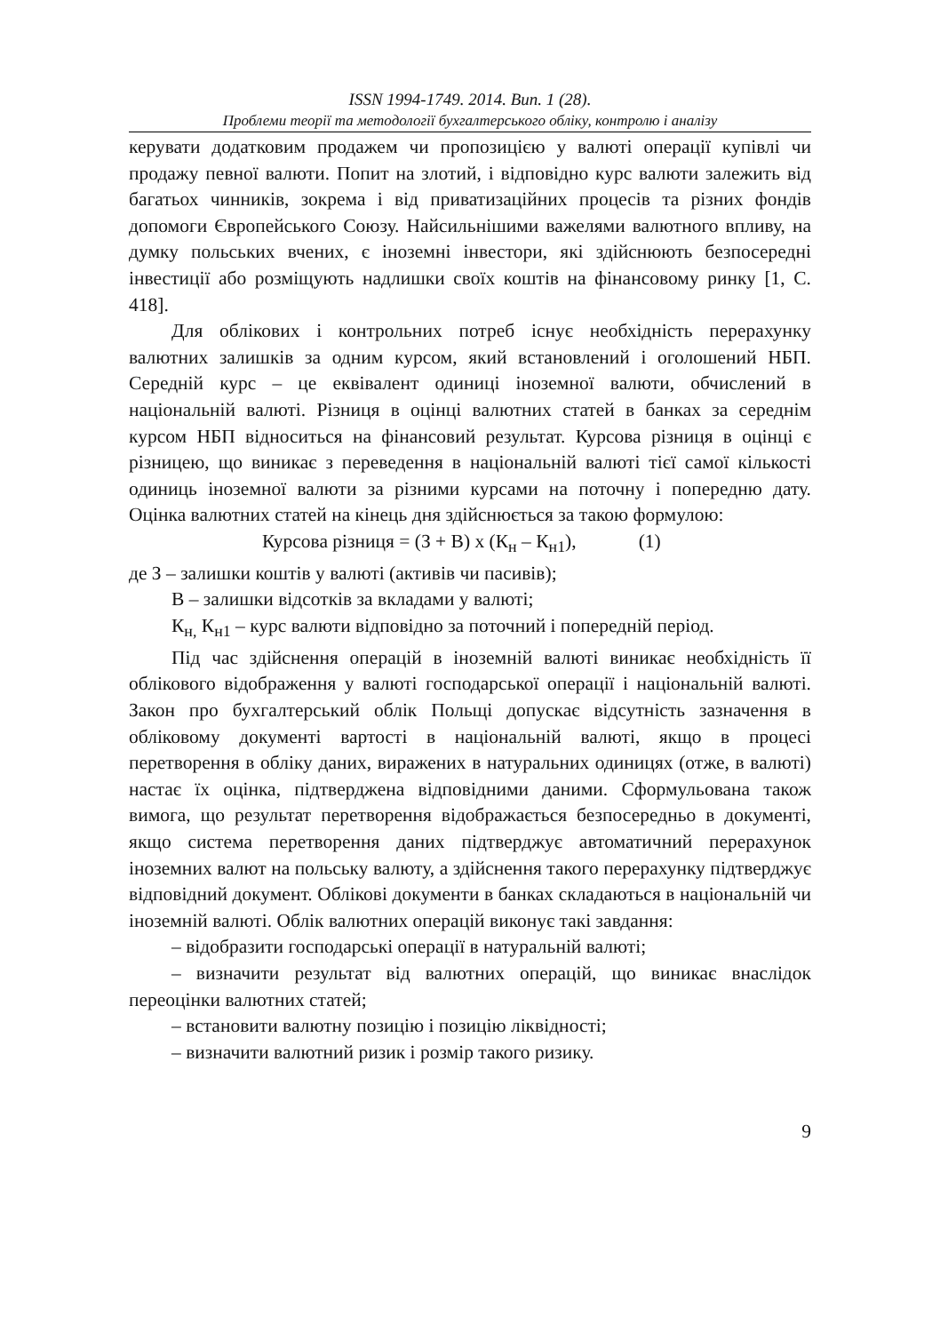ISSN 1994-1749. 2014. Вип. 1 (28).
Проблеми теорії та методології бухгалтерського обліку, контролю і аналізу
керувати додатковим продажем чи пропозицією у валюті операції купівлі чи продажу певної валюти. Попит на злотий, і відповідно курс валюти залежить від багатьох чинників, зокрема і від приватизаційних процесів та різних фондів допомоги Європейського Союзу. Найсильнішими важелями валютного впливу, на думку польських вчених, є іноземні інвестори, які здійснюють безпосередні інвестиції або розміщують надлишки своїх коштів на фінансовому ринку [1, С. 418].
Для облікових і контрольних потреб існує необхідність перерахунку валютних залишків за одним курсом, який встановлений і оголошений НБП. Середній курс – це еквівалент одиниці іноземної валюти, обчислений в національній валюті. Різниця в оцінці валютних статей в банках за середнім курсом НБП відноситься на фінансовий результат. Курсова різниця в оцінці є різницею, що виникає з переведення в національній валюті тієї самої кількості одиниць іноземної валюти за різними курсами на поточну і попередню дату. Оцінка валютних статей на кінець дня здійснюється за такою формулою:
Курсова різниця = (З + В) х (К<sub>н</sub> – К<sub>н1</sub>), (1)
де З – залишки коштів у валюті (активів чи пасивів);
В – залишки відсотків за вкладами у валюті;
К<sub>н,</sub> К<sub>н1</sub> – курс валюти відповідно за поточний і попередній період.
Під час здійснення операцій в іноземній валюті виникає необхідність її облікового відображення у валюті господарської операції і національній валюті. Закон про бухгалтерський облік Польщі допускає відсутність зазначення в обліковому документі вартості в національній валюті, якщо в процесі перетворення в обліку даних, виражених в натуральних одиницях (отже, в валюті) настає їх оцінка, підтверджена відповідними даними. Сформульована також вимога, що результат перетворення відображається безпосередньо в документі, якщо система перетворення даних підтверджує автоматичний перерахунок іноземних валют на польську валюту, а здійснення такого перерахунку підтверджує відповідний документ. Облікові документи в банках складаються в національній чи іноземній валюті. Облік валютних операцій виконує такі завдання:
– відобразити господарські операції в натуральній валюті;
– визначити результат від валютних операцій, що виникає внаслідок переоцінки валютних статей;
– встановити валютну позицію і позицію ліквідності;
– визначити валютний ризик і розмір такого ризику.
9